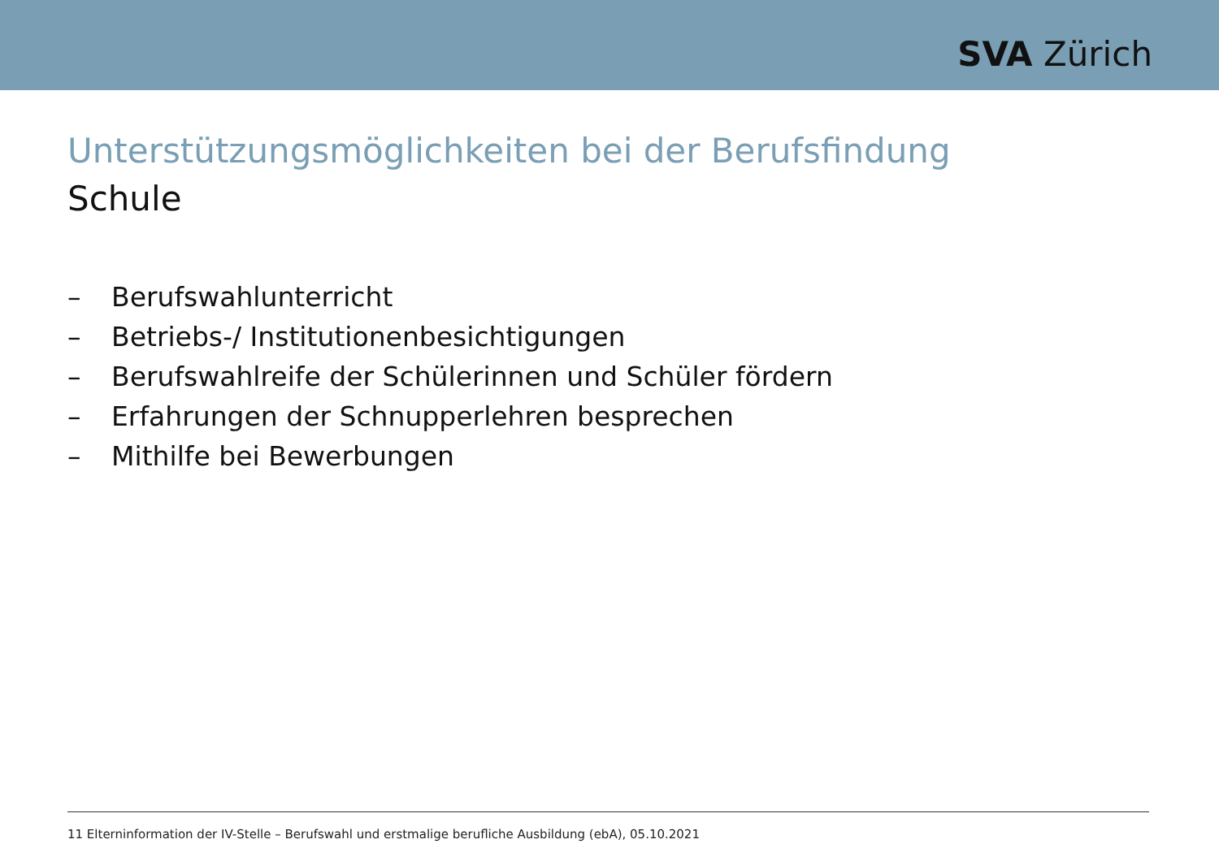SVA Zürich
Unterstützungsmöglichkeiten bei der Berufsfindung
Schule
– Berufswahlunterricht
– Betriebs-/ Institutionenbesichtigungen
– Berufswahlreife der Schülerinnen und Schüler fördern
– Erfahrungen der Schnupperlehren besprechen
– Mithilfe bei Bewerbungen
11 Elterninformation der IV-Stelle – Berufswahl und erstmalige berufliche Ausbildung (ebA), 05.10.2021